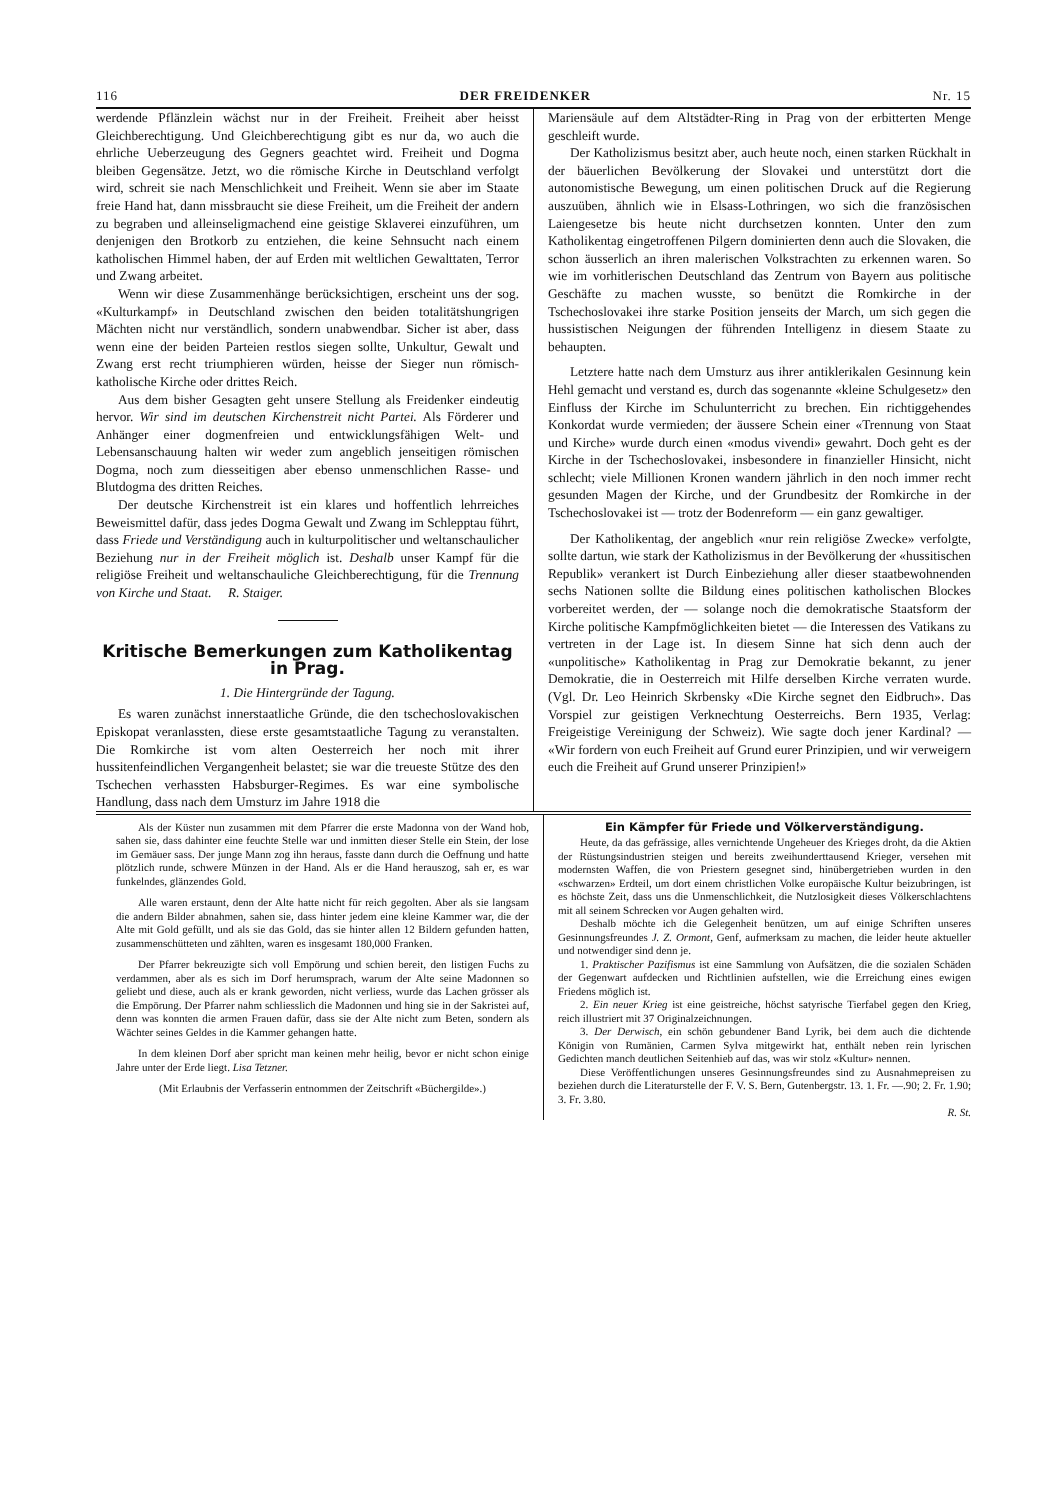116 DER FREIDENKER Nr. 15
werdende Pflänzlein wächst nur in der Freiheit. Freiheit aber heisst Gleichberechtigung. Und Gleichberechtigung gibt es nur da, wo auch die ehrliche Ueberzeugung des Gegners geachtet wird. Freiheit und Dogma bleiben Gegensätze. Jetzt, wo die römische Kirche in Deutschland verfolgt wird, schreit sie nach Menschlichkeit und Freiheit. Wenn sie aber im Staate freie Hand hat, dann missbraucht sie diese Freiheit, um die Freiheit der andern zu begraben und alleinseligmachend eine geistige Sklaverei einzuführen, um denjenigen den Brotkorb zu entziehen, die keine Sehnsucht nach einem katholischen Himmel haben, der auf Erden mit weltlichen Gewalttaten, Terror und Zwang arbeitet.
Wenn wir diese Zusammenhänge berücksichtigen, erscheint uns der sog. «Kulturkampf» in Deutschland zwischen den beiden totalitätshungrigen Mächten nicht nur verständlich, sondern unabwendbar. Sicher ist aber, dass wenn eine der beiden Parteien restlos siegen sollte, Unkultur, Gewalt und Zwang erst recht triumphieren würden, heisse der Sieger nun römisch-katholische Kirche oder drittes Reich.
Aus dem bisher Gesagten geht unsere Stellung als Freidenker eindeutig hervor. Wir sind im deutschen Kirchenstreit nicht Partei. Als Förderer und Anhänger einer dogmenfreien und entwicklungsfähigen Welt- und Lebensanschauung halten wir weder zum angeblich jenseitigen römischen Dogma, noch zum diesseitigen aber ebenso unmenschlichen Rasse- und Blutdogma des dritten Reiches.
Der deutsche Kirchenstreit ist ein klares und hoffentlich lehrreiches Beweismittel dafür, dass jedes Dogma Gewalt und Zwang im Schlepptau führt, dass Friede und Verständigung auch in kulturpolitischer und weltanschaulicher Beziehung nur in der Freiheit möglich ist. Deshalb unser Kampf für die religiöse Freiheit und weltanschauliche Gleichberechtigung, für die Trennung von Kirche und Staat. R. Staiger.
Kritische Bemerkungen zum Katholikentag in Prag.
1. Die Hintergründe der Tagung.
Es waren zunächst innerstaatliche Gründe, die den tschechoslovakischen Episkopat veranlassten, diese erste gesamtstaatliche Tagung zu veranstalten. Die Romkirche ist vom alten Oesterreich her noch mit ihrer hussitenfeindlichen Vergangenheit belastet; sie war die treueste Stütze des den Tschechen verhassten Habsburger-Regimes. Es war eine symbolische Handlung, dass nach dem Umsturz im Jahre 1918 die
Mariensäule auf dem Altstädter-Ring in Prag von der erbitterten Menge geschleift wurde.
Der Katholizismus besitzt aber, auch heute noch, einen starken Rückhalt in der bäuerlichen Bevölkerung der Slovakei und unterstützt dort die autonomistische Bewegung, um einen politischen Druck auf die Regierung auszuüben, ähnlich wie in Elsass-Lothringen, wo sich die französischen Laiengesetze bis heute nicht durchsetzen konnten. Unter den zum Katholikentag eingetroffenen Pilgern dominierten denn auch die Slovaken, die schon äusserlich an ihren malerischen Volkstrachten zu erkennen waren. So wie im vorhitlerischen Deutschland das Zentrum von Bayern aus politische Geschäfte zu machen wusste, so benützt die Romkirche in der Tschechoslovakei ihre starke Position jenseits der March, um sich gegen die hussistischen Neigungen der führenden Intelligenz in diesem Staate zu behaupten.
Letztere hatte nach dem Umsturz aus ihrer antiklerikalen Gesinnung kein Hehl gemacht und verstand es, durch das sogenannte «kleine Schulgesetz» den Einfluss der Kirche im Schulunterricht zu brechen. Ein richtiggehendes Konkordat wurde vermieden; der äussere Schein einer «Trennung von Staat und Kirche» wurde durch einen «modus vivendi» gewahrt. Doch geht es der Kirche in der Tschechoslovakei, insbesondere in finanzieller Hinsicht, nicht schlecht; viele Millionen Kronen wandern jährlich in den noch immer recht gesunden Magen der Kirche, und der Grundbesitz der Romkirche in der Tschechoslovakei ist — trotz der Bodenreform — ein ganz gewaltiger.
Der Katholikentag, der angeblich «nur rein religiöse Zwecke» verfolgte, sollte dartun, wie stark der Katholizismus in der Bevölkerung der «hussitischen Republik» verankert ist Durch Einbeziehung aller dieser staatbewohnenden sechs Nationen sollte die Bildung eines politischen katholischen Blockes vorbereitet werden, der — solange noch die demokratische Staatsform der Kirche politische Kampfmöglichkeiten bietet — die Interessen des Vatikans zu vertreten in der Lage ist. In diesem Sinne hat sich denn auch der «unpolitische» Katholikentag in Prag zur Demokratie bekannt, zu jener Demokratie, die in Oesterreich mit Hilfe derselben Kirche verraten wurde. (Vgl. Dr. Leo Heinrich Skrbensky «Die Kirche segnet den Eidbruch». Das Vorspiel zur geistigen Verknechtung Oesterreichs. Bern 1935, Verlag: Freigeistige Vereinigung der Schweiz). Wie sagte doch jener Kardinal? — «Wir fordern von euch Freiheit auf Grund eurer Prinzipien, und wir verweigern euch die Freiheit auf Grund unserer Prinzipien!»
Als der Küster nun zusammen mit dem Pfarrer die erste Madonna von der Wand hob, sahen sie, dass dahinter eine feuchte Stelle war und inmitten dieser Stelle ein Stein, der lose im Gemäuer sass. Der junge Mann zog ihn heraus, fasste dann durch die Oeffnung und hatte plötzlich runde, schwere Münzen in der Hand. Als er die Hand herauszog, sah er, es war funkelndes, glänzendes Gold.
Alle waren erstaunt, denn der Alte hatte nicht für reich gegolten. Aber als sie langsam die andern Bilder abnahmen, sahen sie, dass hinter jedem eine kleine Kammer war, die der Alte mit Gold gefüllt, und als sie das Gold, das sie hinter allen 12 Bildern gefunden hatten, zusammenschütteten und zählten, waren es insgesamt 180,000 Franken.
Der Pfarrer bekreuzigte sich voll Empörung und schien bereit, den listigen Fuchs zu verdammen, aber als es sich im Dorf herumsprach, warum der Alte seine Madonnen so geliebt und diese, auch als er krank geworden, nicht verliess, wurde das Lachen grösser als die Empörung. Der Pfarrer nahm schliesslich die Madonnen und hing sie in der Sakristei auf, denn was konnten die armen Frauen dafür, dass sie der Alte nicht zum Beten, sondern als Wächter seines Geldes in die Kammer gehangen hatte.
In dem kleinen Dorf aber spricht man keinen mehr heilig, bevor er nicht schon einige Jahre unter der Erde liegt. Lisa Tetzner.
(Mit Erlaubnis der Verfasserin entnommen der Zeitschrift «Büchergilde».)
Ein Kämpfer für Friede und Völkerverständigung.
Heute, da das gefrässige, alles vernichtende Ungeheuer des Krieges droht, da die Aktien der Rüstungsindustrien steigen und bereits zweihunderttausend Krieger, versehen mit modernsten Waffen, die von Priestern gesegnet sind, hinübergetrieben wurden in den «schwarzen» Erdteil, um dort einem christlichen Volke europäische Kultur beizubringen, ist es höchste Zeit, dass uns die Unmenschlichkeit, die Nutzlosigkeit dieses Völkerschlachtens mit all seinem Schrecken vor Augen gehalten wird.
Deshalb möchte ich die Gelegenheit benützen, um auf einige Schriften unseres Gesinnungsfreundes J. Z. Ormont, Genf, aufmerksam zu machen, die leider heute aktueller und notwendiger sind denn je.
1. Praktischer Pazifismus ist eine Sammlung von Aufsätzen, die die sozialen Schäden der Gegenwart aufdecken und Richtlinien aufstellen, wie die Erreichung eines ewigen Friedens möglich ist.
2. Ein neuer Krieg ist eine geistreiche, höchst satyrische Tierfabel gegen den Krieg, reich illustriert mit 37 Originalzeichnungen.
3. Der Derwisch, ein schön gebundener Band Lyrik, bei dem auch die dichtende Königin von Rumänien, Carmen Sylva mitgewirkt hat, enthält neben rein lyrischen Gedichten manch deutlichen Seitenhieb auf das, was wir stolz «Kultur» nennen.
Diese Veröffentlichungen unseres Gesinnungsfreundes sind zu Ausnahmepreisen zu beziehen durch die Literaturstelle der F. V. S. Bern, Gutenbergstr. 13. 1. Fr. —.90; 2. Fr. 1.90; 3. Fr. 3.80.
R. St.